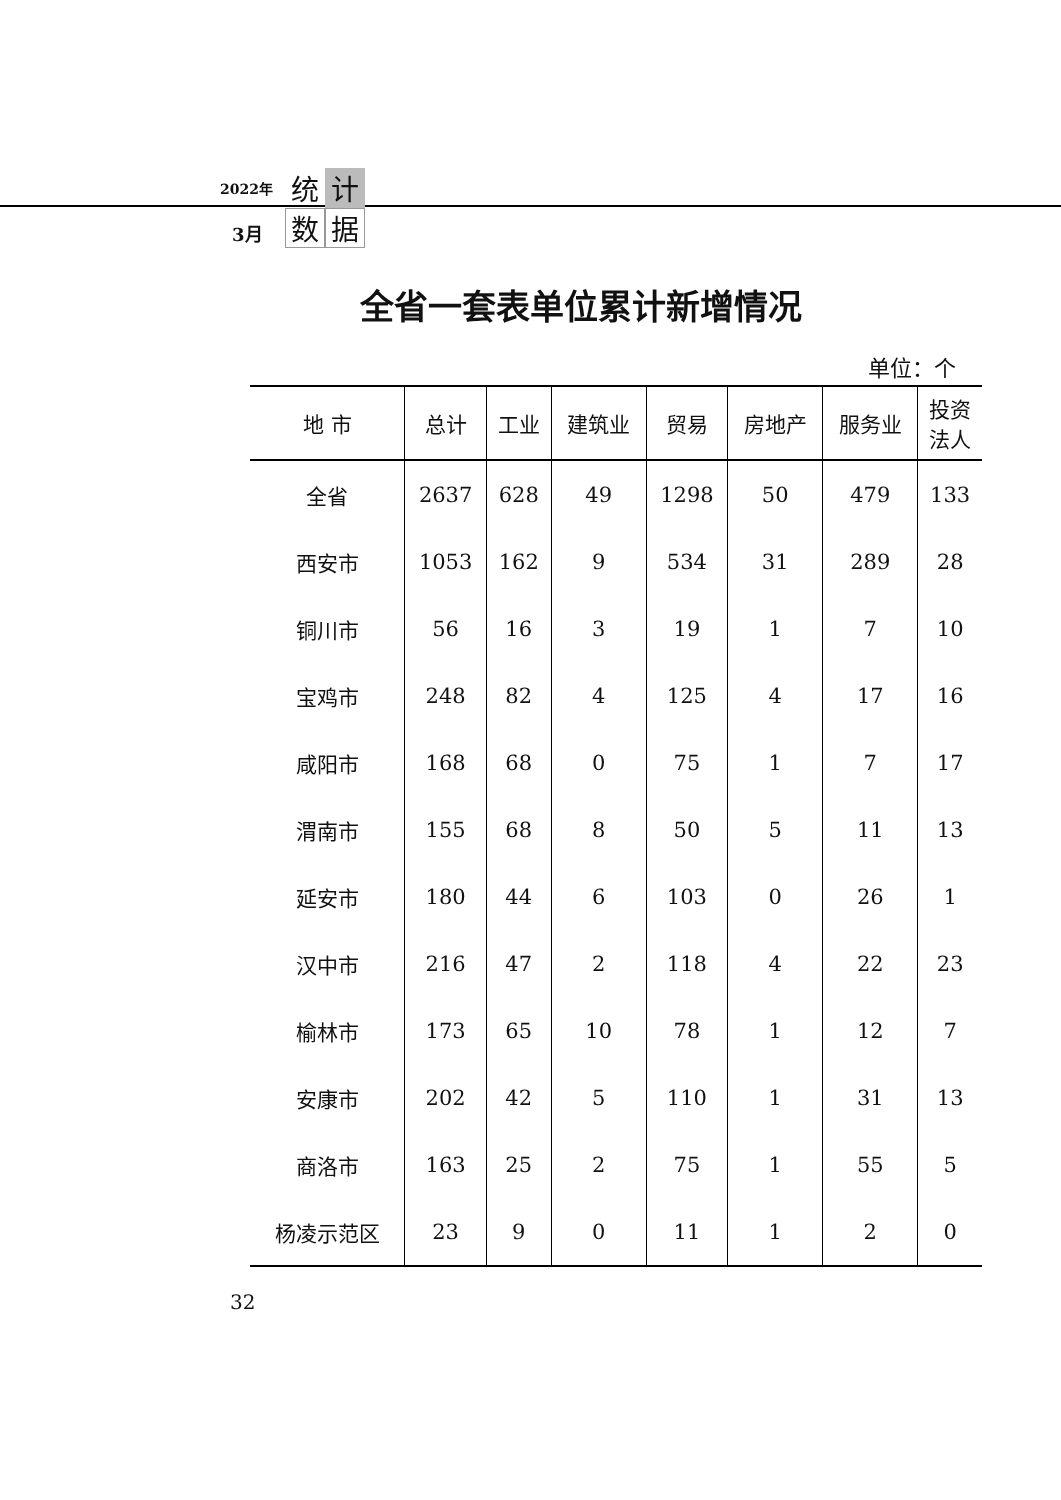2022年
3月
统 计 数 据
全省一套表单位累计新增情况
单位：个
| 地 市 | 总计 | 工业 | 建筑业 | 贸易 | 房地产 | 服务业 | 投资 法人 |
| --- | --- | --- | --- | --- | --- | --- | --- |
| 全省 | 2637 | 628 | 49 | 1298 | 50 | 479 | 133 |
| 西安市 | 1053 | 162 | 9 | 534 | 31 | 289 | 28 |
| 铜川市 | 56 | 16 | 3 | 19 | 1 | 7 | 10 |
| 宝鸡市 | 248 | 82 | 4 | 125 | 4 | 17 | 16 |
| 咸阳市 | 168 | 68 | 0 | 75 | 1 | 7 | 17 |
| 渭南市 | 155 | 68 | 8 | 50 | 5 | 11 | 13 |
| 延安市 | 180 | 44 | 6 | 103 | 0 | 26 | 1 |
| 汉中市 | 216 | 47 | 2 | 118 | 4 | 22 | 23 |
| 榆林市 | 173 | 65 | 10 | 78 | 1 | 12 | 7 |
| 安康市 | 202 | 42 | 5 | 110 | 1 | 31 | 13 |
| 商洛市 | 163 | 25 | 2 | 75 | 1 | 55 | 5 |
| 杨凌示范区 | 23 | 9 | 0 | 11 | 1 | 2 | 0 |
32